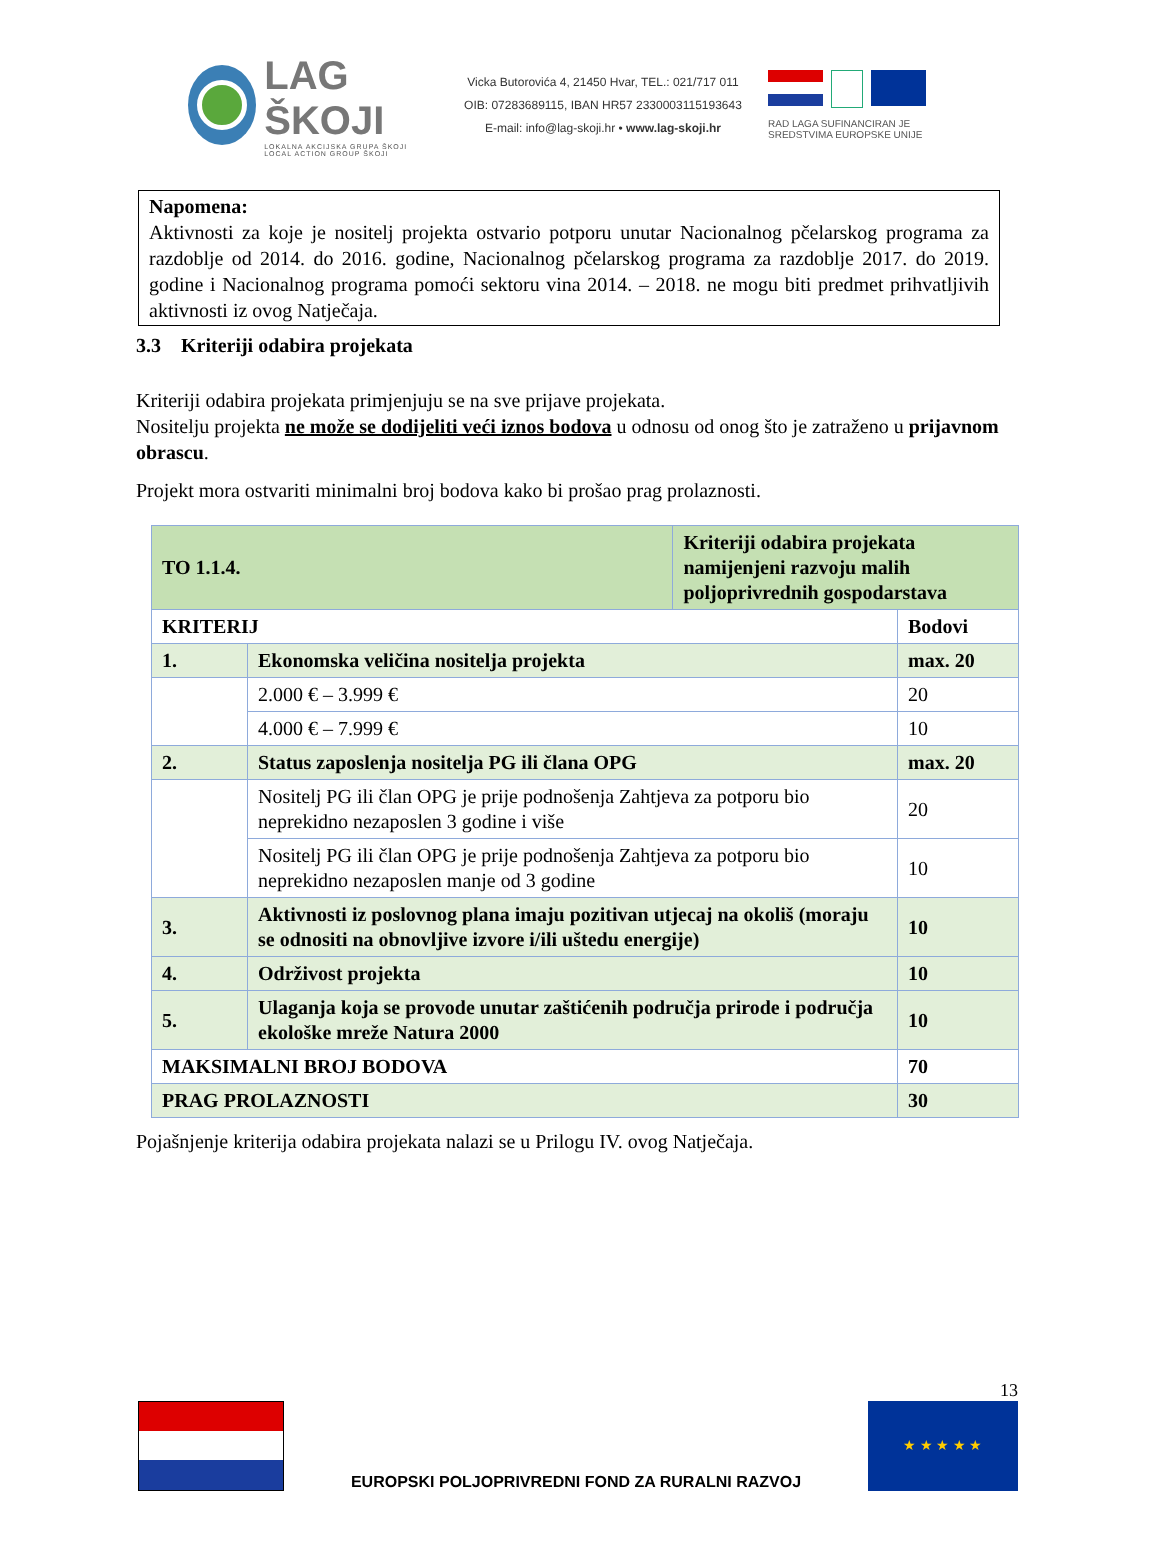LAG ŠKOJI
LOKALNA AKCIJSKA GRUPA ŠKOJI
LOCAL ACTION GROUP ŠKOJI
Vicka Butorovića 4, 21450 Hvar, TEL.: 021/717 011
OIB: 07283689115, IBAN HR57 2330003115193643
E-mail: info@lag-skoji.hr • www.lag-skoji.hr
RAD LAGA SUFINANCIRAN JE SREDSTVIMA EUROPSKE UNIJE
Napomena:
Aktivnosti za koje je nositelj projekta ostvario potporu unutar Nacionalnog pčelarskog programa za razdoblje od 2014. do 2016. godine, Nacionalnog pčelarskog programa za razdoblje 2017. do 2019. godine i Nacionalnog programa pomoći sektoru vina 2014. – 2018. ne mogu biti predmet prihvatljivih aktivnosti iz ovog Natječaja.
3.3 Kriteriji odabira projekata
Kriteriji odabira projekata primjenjuju se na sve prijave projekata.
Nositelju projekta ne može se dodijeliti veći iznos bodova u odnosu od onog što je zatraženo u prijavnom obrascu.
Projekt mora ostvariti minimalni broj bodova kako bi prošao prag prolaznosti.
| TO 1.1.4. | | Kriteriji odabira projekata namijenjeni razvoju malih poljoprivrednih gospodarstava | |
| KRITERIJ | | | Bodovi |
| 1. | Ekonomska veličina nositelja projekta | | max. 20 |
| | 2.000 € – 3.999 € | | 20 |
| | 4.000 € – 7.999 € | | 10 |
| 2. | Status zaposlenja nositelja PG ili člana OPG | | max. 20 |
| | Nositelj PG ili član OPG je prije podnošenja Zahtjeva za potporu bio neprekidno nezaposlen 3 godine i više | | 20 |
| | Nositelj PG ili član OPG je prije podnošenja Zahtjeva za potporu bio neprekidno nezaposlen manje od 3 godine | | 10 |
| 3. | Aktivnosti iz poslovnog plana imaju pozitivan utjecaj na okoliš (moraju se odnositi na obnovljive izvore i/ili uštedu energije) | | 10 |
| 4. | Održivost projekta | | 10 |
| 5. | Ulaganja koja se provode unutar zaštićenih područja prirode i područja ekološke mreže Natura 2000 | | 10 |
| MAKSIMALNI BROJ BODOVA | | | 70 |
| PRAG PROLAZNOSTI | | | 30 |
Pojašnjenje kriterija odabira projekata nalazi se u Prilogu IV. ovog Natječaja.
EUROPSKI POLJOPRIVREDNI FOND ZA RURALNI RAZVOJ
13
★ ★ ★ ★ ★